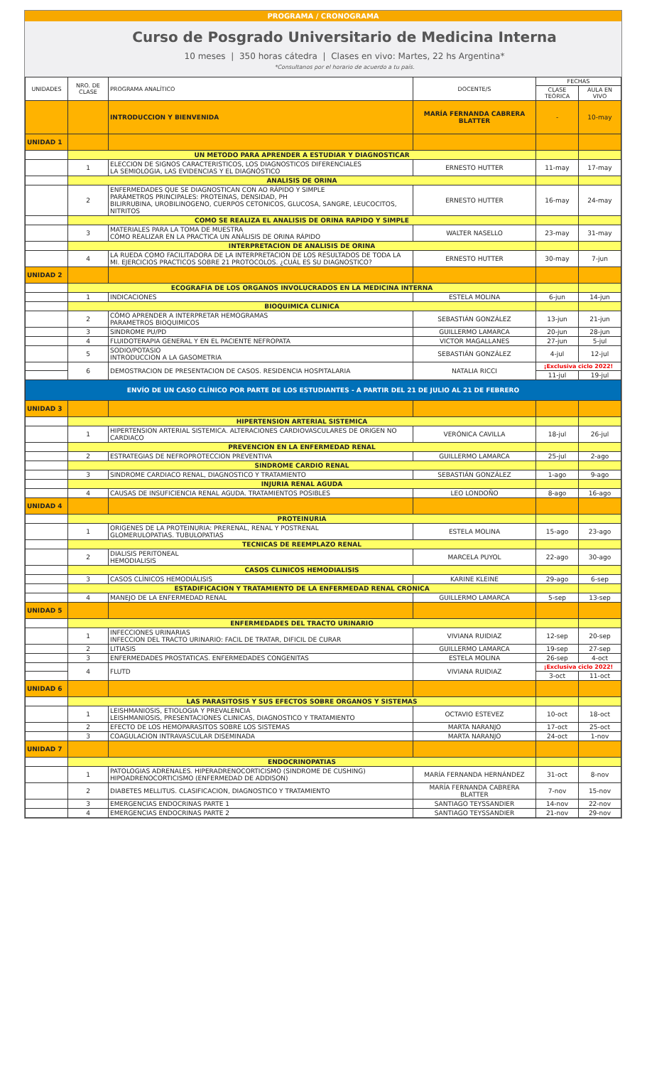PROGRAMA / CRONOGRAMA
Curso de Posgrado Universitario de Medicina Interna
10 meses | 350 horas cátedra | Clases en vivo: Martes, 22 hs Argentina*
*Consultanos por el horario de acuerdo a tu país.
| UNIDADES | NRO. DE CLASE | PROGRAMA ANALÍTICO | DOCENTE/S | FECHAS | |
| --- | --- | --- | --- | --- | --- |
| | | | | CLASE TEÓRICA | AULA EN VIVO |
| | | INTRODUCCION Y BIENVENIDA | MARÍA FERNANDA CABRERA BLATTER | - | 10-may |
| UNIDAD 1 | | | | | |
| | UN METODO PARA APRENDER A ESTUDIAR Y DIAGNOSTICAR | | | | |
| | 1 | ELECCION DE SIGNOS CARACTERISTICOS, LOS DIAGNOSTICOS DIFERENCIALES LA SEMIOLOGIA, LAS EVIDENCIAS Y EL DIAGNÓSTICO | ERNESTO HUTTER | 11-may | 17-may |
| | ANALISIS DE ORINA | | | | |
| | 2 | ENFERMEDADES QUE SE DIAGNOSTICAN CON AO RÁPIDO Y SIMPLE PARÁMETROS PRINCIPALES: PROTEINAS, DENSIDAD, PH BILIRRUBINA, UROBILINOGENO, CUERPOS CETONICOS, GLUCOSA, SANGRE, LEUCOCITOS, NITRITOS | ERNESTO HUTTER | 16-may | 24-may |
| | COMO SE REALIZA EL ANALISIS DE ORINA RAPIDO Y SIMPLE | | | | |
| | 3 | MATERIALES PARA LA TOMA DE MUESTRA CÓMO REALIZAR EN LA PRACTICA UN ANÁLISIS DE ORINA RÁPIDO | WALTER NASELLO | 23-may | 31-may |
| | INTERPRETACION DE ANALISIS DE ORINA | | | | |
| | 4 | LA RUEDA COMO FACILITADORA DE LA INTERPRETACION DE LOS RESULTADOS DE TODA LA MI. EJERCICIOS PRACTICOS SOBRE 21 PROTOCOLOS. ¿CUÁL ES SU DIAGNOSTICO? | ERNESTO HUTTER | 30-may | 7-jun |
| UNIDAD 2 | | | | | |
| | ECOGRAFIA DE LOS ORGANOS INVOLUCRADOS EN LA MEDICINA INTERNA | | | | |
| | 1 | INDICACIONES | ESTELA MOLINA | 6-jun | 14-jun |
| | BIOQUIMICA CLINICA | | | | |
| | 2 | CÓMO APRENDER A INTERPRETAR HEMOGRAMAS PARAMETROS BIOQUIMICOS | SEBASTIÁN GONZÁLEZ | 13-jun | 21-jun |
| | 3 | SINDROME PU/PD | GUILLERMO LAMARCA | 20-jun | 28-jun |
| | 4 | FLUIDOTERAPIA GENERAL Y EN EL PACIENTE NEFROPATA | VICTOR MAGALLANES | 27-jun | 5-jul |
| | 5 | SODIO/POTASIO INTRODUCCION A LA GASOMETRIA | SEBASTIÁN GONZÁLEZ | 4-jul | 12-jul |
| | 6 | DEMOSTRACION DE PRESENTACION DE CASOS. RESIDENCIA HOSPITALARIA | NATALIA RICCI | ¡Exclusiva ciclo 2022! | |
| | | | | 11-jul | 19-jul |
| ENVÍO DE UN CASO CLÍNICO POR PARTE DE LOS ESTUDIANTES - A PARTIR DEL 21 DE JULIO AL 21 DE FEBRERO | | | | | |
| UNIDAD 3 | | | | | |
| | HIPERTENSION ARTERIAL SISTEMICA | | | | |
| | 1 | HIPERTENSION ARTERIAL SISTEMICA. ALTERACIONES CARDIOVASCULARES DE ORIGEN NO CARDIACO | VERÓNICA CAVILLA | 18-jul | 26-jul |
| | PREVENCION EN LA ENFERMEDAD RENAL | | | | |
| | 2 | ESTRATEGIAS DE NEFROPROTECCION PREVENTIVA | GUILLERMO LAMARCA | 25-jul | 2-ago |
| | SINDROME CARDIO RENAL | | | | |
| | 3 | SINDROME CARDIACO RENAL, DIAGNOSTICO Y TRATAMIENTO | SEBASTIÁN GONZÁLEZ | 1-ago | 9-ago |
| | INJURIA RENAL AGUDA | | | | |
| | 4 | CAUSAS DE INSUFICIENCIA RENAL AGUDA. TRATAMIENTOS POSIBLES | LEO LONDOÑO | 8-ago | 16-ago |
| UNIDAD 4 | | | | | |
| | PROTEINURIA | | | | |
| | 1 | ORIGENES DE LA PROTEINURIA: PRERENAL, RENAL Y POSTRENAL GLOMERULOPATIAS. TUBULOPATIAS | ESTELA MOLINA | 15-ago | 23-ago |
| | TECNICAS DE REEMPLAZO RENAL | | | | |
| | 2 | DIALISIS PERITONEAL HEMODIALISIS | MARCELA PUYOL | 22-ago | 30-ago |
| | CASOS CLINICOS HEMODIALISIS | | | | |
| | 3 | CASOS CLÍNICOS HEMODIÁLISIS | KARINE KLEINE | 29-ago | 6-sep |
| | ESTADIFICACION Y TRATAMIENTO DE LA ENFERMEDAD RENAL CRONICA | | | | |
| | 4 | MANEJO DE LA ENFERMEDAD RENAL | GUILLERMO LAMARCA | 5-sep | 13-sep |
| UNIDAD 5 | | | | | |
| | ENFERMEDADES DEL TRACTO URINARIO | | | | |
| | 1 | INFECCIONES URINARIAS INFECCION DEL TRACTO URINARIO: FACIL DE TRATAR, DIFICIL DE CURAR | VIVIANA RUIDIAZ | 12-sep | 20-sep |
| | 2 | LITIASIS | GUILLERMO LAMARCA | 19-sep | 27-sep |
| | 3 | ENFERMEDADES PROSTATICAS. ENFERMEDADES CONGENITAS | ESTELA MOLINA | 26-sep | 4-oct |
| | 4 | FLUTD | VIVIANA RUIDIAZ | ¡Exclusiva ciclo 2022! | |
| | | | | 3-oct | 11-oct |
| UNIDAD 6 | | | | | |
| | LAS PARASITOSIS Y SUS EFECTOS SOBRE ORGANOS Y SISTEMAS | | | | |
| | 1 | LEISHMANIOSIS, ETIOLOGIA Y PREVALENCIA LEISHMANIOSIS, PRESENTACIONES CLINICAS, DIAGNOSTICO Y TRATAMIENTO | OCTAVIO ESTEVEZ | 10-oct | 18-oct |
| | 2 | EFECTO DE LOS HEMOPARASITOS SOBRE LOS SISTEMAS | MARTA NARANJO | 17-oct | 25-oct |
| | 3 | COAGULACION INTRAVASCULAR DISEMINADA | MARTA NARANJO | 24-oct | 1-nov |
| UNIDAD 7 | | | | | |
| | ENDOCRINOPATIAS | | | | |
| | 1 | PATOLOGIAS ADRENALES. HIPERADRENOCORTICISMO (SINDROME DE CUSHING) HIPOADRENOCORTICISMO (ENFERMEDAD DE ADDISON) | MARÍA FERNANDA HERNÁNDEZ | 31-oct | 8-nov |
| | 2 | DIABETES MELLITUS. CLASIFICACION, DIAGNOSTICO Y TRATAMIENTO | MARÍA FERNANDA CABRERA BLATTER | 7-nov | 15-nov |
| | 3 | EMERGENCIAS ENDOCRINAS PARTE 1 | SANTIAGO TEYSSANDIER | 14-nov | 22-nov |
| | 4 | EMERGENCIAS ENDOCRINAS PARTE 2 | SANTIAGO TEYSSANDIER | 21-nov | 29-nov |